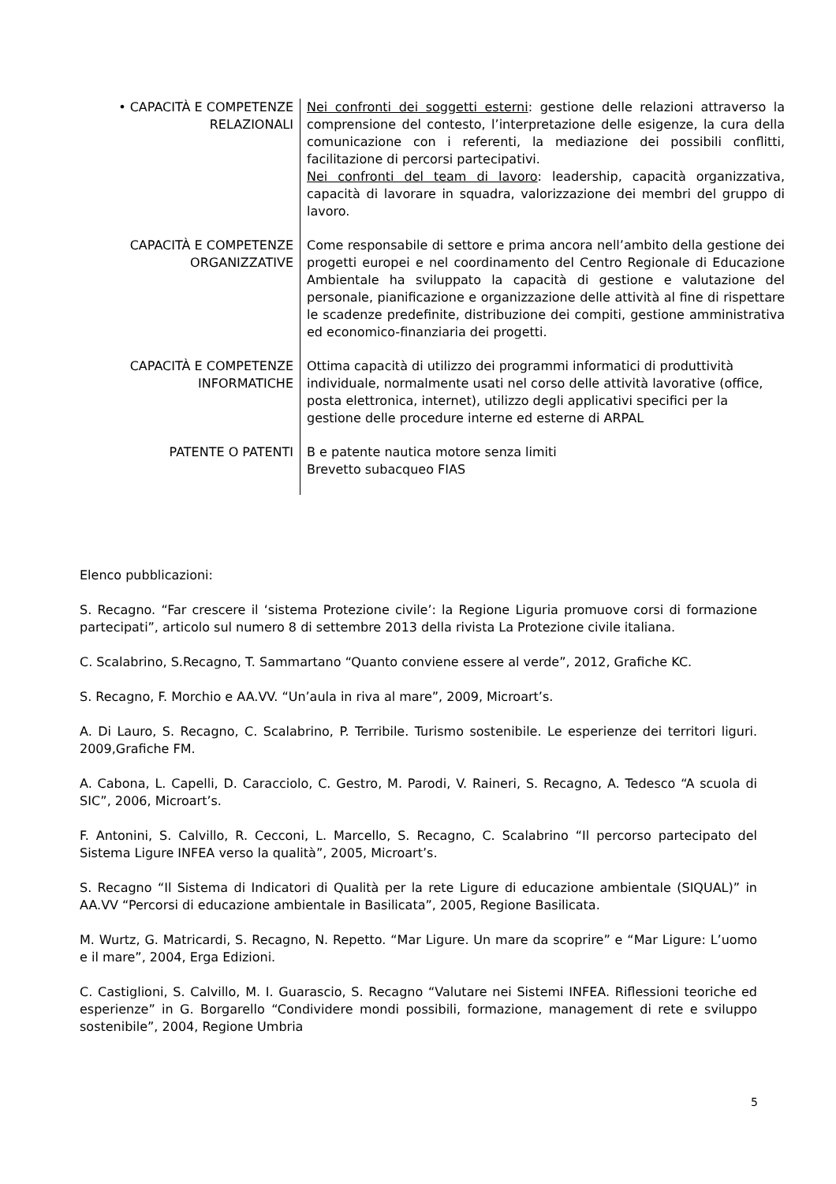| • CAPACITÀ E COMPETENZE RELAZIONALI | Nei confronti dei soggetti esterni : gestione delle relazioni attraverso la comprensione del contesto, l’interpretazione delle esigenze, la cura della comunicazione con i referenti, la mediazione dei possibili conflitti, facilitazione di percorsi partecipativi. Nei confronti del team di lavoro : leadership, capacità organizzativa, capacità di lavorare in squadra, valorizzazione dei membri del gruppo di lavoro. |
| CAPACITÀ E COMPETENZE ORGANIZZATIVE | Come responsabile di settore e prima ancora nell’ambito della gestione dei progetti europei e nel coordinamento del Centro Regionale di Educazione Ambientale ha sviluppato la capacità di gestione e valutazione del personale, pianificazione e organizzazione delle attività al fine di rispettare le scadenze predefinite, distribuzione dei compiti, gestione amministrativa ed economico-finanziaria dei progetti. |
| CAPACITÀ E COMPETENZE INFORMATICHE | Ottima capacità di utilizzo dei programmi informatici di produttività individuale, normalmente usati nel corso delle attività lavorative (office, posta elettronica, internet), utilizzo degli applicativi specifici per la gestione delle procedure interne ed esterne di ARPAL |
| PATENTE O PATENTI | B e patente nautica motore senza limiti Brevetto subacqueo FIAS |
Elenco pubblicazioni:
S. Recagno. “Far crescere il ‘sistema Protezione civile’: la Regione Liguria promuove corsi di formazione partecipati”, articolo sul numero 8 di settembre 2013 della rivista La Protezione civile italiana.
C. Scalabrino, S.Recagno, T. Sammartano “Quanto conviene essere al verde”, 2012, Grafiche KC.
S. Recagno, F. Morchio e AA.VV. “Un’aula in riva al mare”, 2009, Microart’s.
A. Di Lauro, S. Recagno, C. Scalabrino, P. Terribile. Turismo sostenibile. Le esperienze dei territori liguri. 2009,Grafiche FM.
A. Cabona, L. Capelli, D. Caracciolo, C. Gestro, M. Parodi, V. Raineri, S. Recagno, A. Tedesco “A scuola di SIC”, 2006, Microart’s.
F. Antonini, S. Calvillo, R. Cecconi, L. Marcello, S. Recagno, C. Scalabrino “Il percorso partecipato del Sistema Ligure INFEA verso la qualità”, 2005, Microart’s.
S. Recagno “Il Sistema di Indicatori di Qualità per la rete Ligure di educazione ambientale (SIQUAL)” in AA.VV “Percorsi di educazione ambientale in Basilicata”, 2005, Regione Basilicata.
M. Wurtz, G. Matricardi, S. Recagno, N. Repetto. “Mar Ligure. Un mare da scoprire” e “Mar Ligure: L’uomo e il mare”, 2004, Erga Edizioni.
C. Castiglioni, S. Calvillo, M. I. Guarascio, S. Recagno “Valutare nei Sistemi INFEA. Riflessioni teoriche ed esperienze” in G. Borgarello “Condividere mondi possibili, formazione, management di rete e sviluppo sostenibile”, 2004, Regione Umbria
5